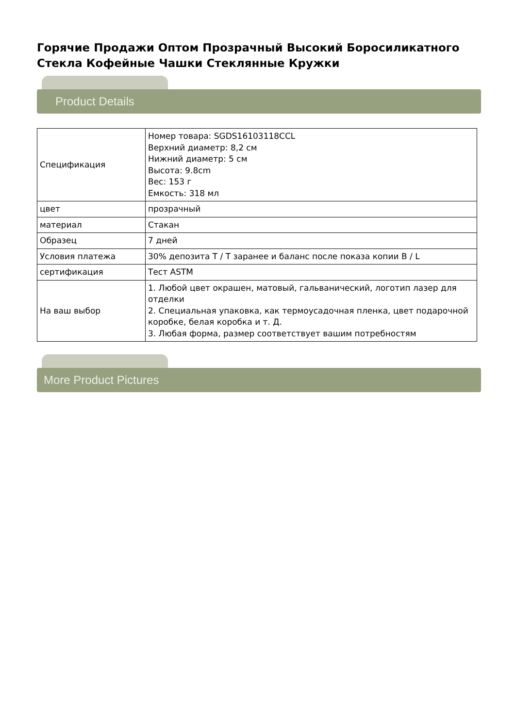Горячие Продажи Оптом Прозрачный Высокий Боросиликатного Стекла Кофейные Чашки Стеклянные Кружки
Product Details
| Спецификация | Номер товара: SGDS16103118CCL Верхний диаметр: 8,2 см Нижний диаметр: 5 см Высота: 9.8cm Вес: 153 г Емкость: 318 мл |
| цвет | прозрачный |
| материал | Стакан |
| Образец | 7 дней |
| Условия платежа | 30% депозита T / T заранее и баланс после показа копии B / L |
| сертификация | Тест ASTM |
| На ваш выбор | 1. Любой цвет окрашен, матовый, гальванический, логотип лазер для отделки 2. Специальная упаковка, как термоусадочная пленка, цвет подарочной коробке, белая коробка и т. Д. 3. Любая форма, размер соответствует вашим потребностям |
More Product Pictures